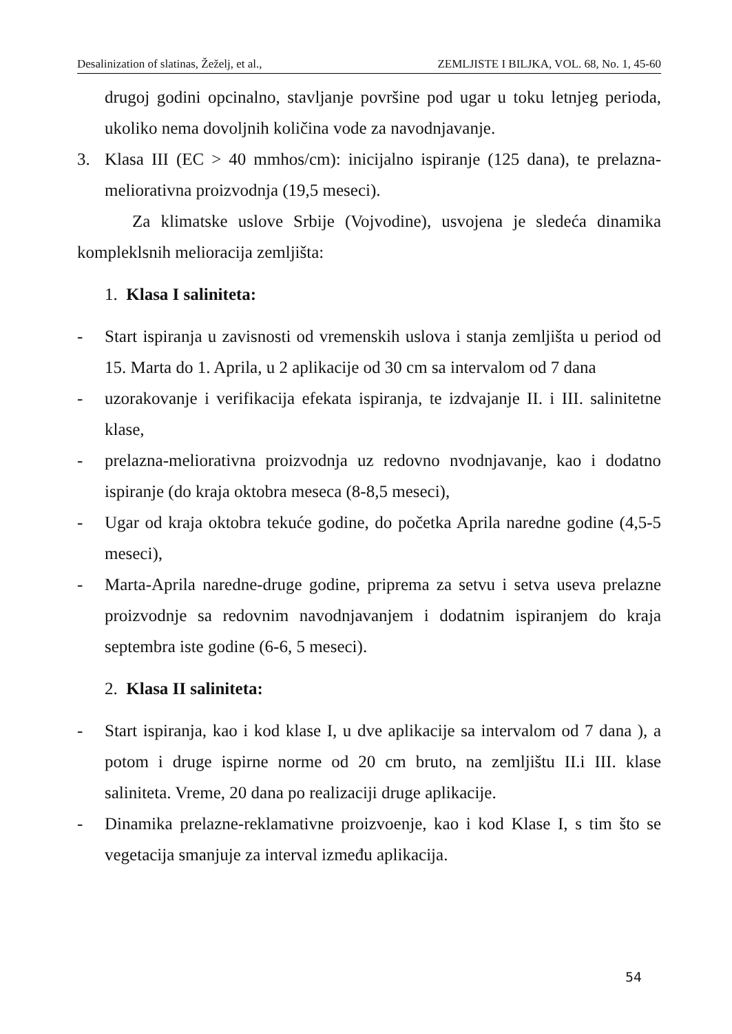Desalinization of slatinas, Žeželj, et al., ZEMLJISTE I BILJKA, VOL. 68, No. 1, 45-60
drugoj godini opcinalno, stavljanje površine pod ugar u toku letnjeg perioda, ukoliko nema dovoljnih količina vode za navodnjavanje.
3. Klasa III (EC > 40 mmhos/cm): inicijalno ispiranje (125 dana), te prelazna-meliorativna proizvodnja (19,5 meseci).
Za klimatske uslove Srbije (Vojvodine), usvojena je sledeća dinamika kompleklsnih melioracija zemljišta:
1. Klasa I saliniteta:
- Start ispiranja u zavisnosti od vremenskih uslova i stanja zemljišta u period od 15. Marta do 1. Aprila, u 2 aplikacije od 30 cm sa intervalom od 7 dana
- uzorakovanje i verifikacija efekata ispiranja, te izdvajanje II. i III. salinitetne klase,
- prelazna-meliorativna proizvodnja uz redovno nvodnjavanje, kao i dodatno ispiranje (do kraja oktobra meseca (8-8,5 meseci),
- Ugar od kraja oktobra tekuće godine, do početka Aprila naredne godine (4,5-5 meseci),
- Marta-Aprila naredne-druge godine, priprema za setvu i setva useva prelazne proizvodnje sa redovnim navodnjavanjem i dodatnim ispiranjem do kraja septembra iste godine (6-6, 5 meseci).
2. Klasa II saliniteta:
- Start ispiranja, kao i kod klase I, u dve aplikacije sa intervalom od 7 dana ), a potom i druge ispirne norme od 20 cm bruto, na zemljištu II.i III. klase saliniteta. Vreme, 20 dana po realizaciji druge aplikacije.
- Dinamika prelazne-reklamativne proizvoenje, kao i kod Klase I, s tim što se vegetacija smanjuje za interval između aplikacija.
54